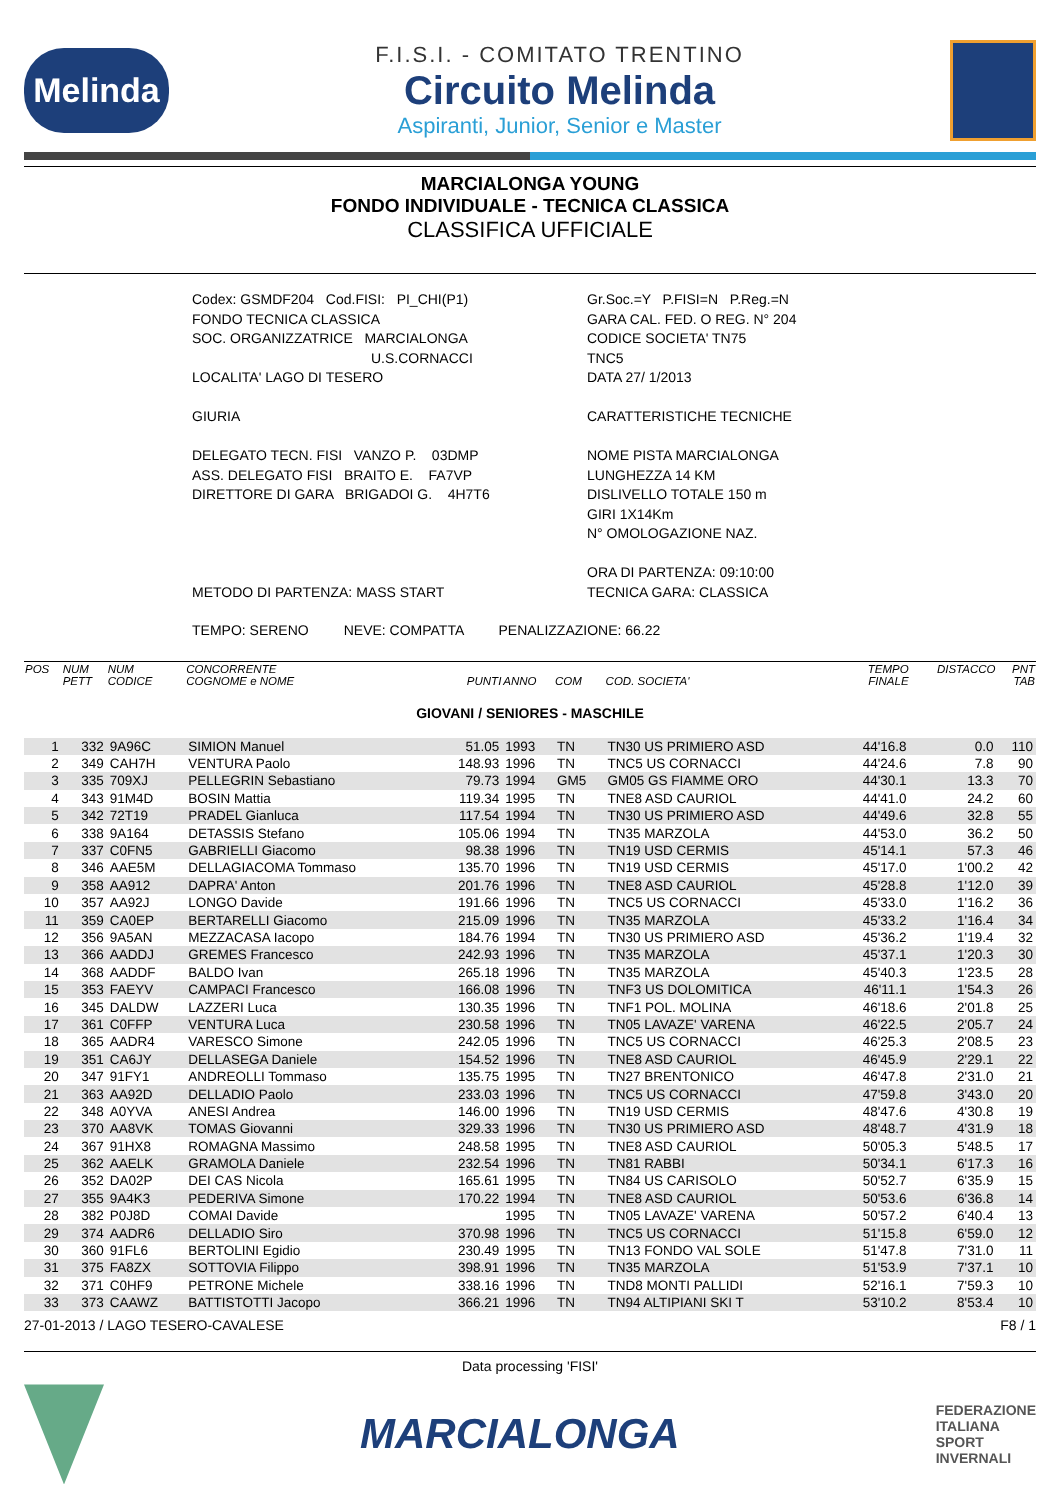Melinda
F.I.S.I. - COMITATO TRENTINO
Circuito Melinda
Aspiranti, Junior, Senior e Master
MARCIALONGA YOUNG
FONDO INDIVIDUALE - TECNICA CLASSICA
CLASSIFICA UFFICIALE
Codex: GSMDF204 Cod.FISI: PI_CHI(P1)
FONDO TECNICA CLASSICA
SOC. ORGANIZZATRICE MARCIALONGA
U.S.CORNACCI
LOCALITA' LAGO DI TESERO
GIURIA
DELEGATO TECN. FISI VANZO P. 03DMP
ASS. DELEGATO FISI BRAITO E. FA7VP
DIRETTORE DI GARA BRIGADOI G. 4H7T6
METODO DI PARTENZA: MASS START
Gr.Soc.=Y P.FISI=N P.Reg.=N
GARA CAL. FED. O REG. N° 204
CODICE SOCIETA' TN75
TNC5
DATA 27/ 1/2013
CARATTERISTICHE TECNICHE
NOME PISTA MARCIALONGA
LUNGHEZZA 14 KM
DISLIVELLO TOTALE 150 m
GIRI 1X14Km
N° OMOLOGAZIONE NAZ.
ORA DI PARTENZA: 09:10:00
TECNICA GARA: CLASSICA
TEMPO: SERENO NEVE: COMPATTA PENALIZZAZIONE: 66.22
| POS | NUM PETT | NUM CODICE | CONCORRENTE COGNOME e NOME | PUNTI | ANNO | COM | COD. SOCIETA' | TEMPO FINALE | DISTACCO | PNT TAB |
| --- | --- | --- | --- | --- | --- | --- | --- | --- | --- | --- |
| GIOVANI / SENIORES - MASCHILE | | | | | | | | | | |
| 1 | 332 | 9A96C | SIMION Manuel | 51.05 | 1993 | TN | TN30 US PRIMIERO ASD | 44'16.8 | 0.0 | 110 |
| 2 | 349 | CAH7H | VENTURA Paolo | 148.93 | 1996 | TN | TNC5 US CORNACCI | 44'24.6 | 7.8 | 90 |
| 3 | 335 | 709XJ | PELLEGRIN Sebastiano | 79.73 | 1994 | GM5 | GM05 GS FIAMME ORO | 44'30.1 | 13.3 | 70 |
| 4 | 343 | 91M4D | BOSIN Mattia | 119.34 | 1995 | TN | TNE8 ASD CAURIOL | 44'41.0 | 24.2 | 60 |
| 5 | 342 | 72T19 | PRADEL Gianluca | 117.54 | 1994 | TN | TN30 US PRIMIERO ASD | 44'49.6 | 32.8 | 55 |
| 6 | 338 | 9A164 | DETASSIS Stefano | 105.06 | 1994 | TN | TN35 MARZOLA | 44'53.0 | 36.2 | 50 |
| 7 | 337 | C0FN5 | GABRIELLI Giacomo | 98.38 | 1996 | TN | TN19 USD CERMIS | 45'14.1 | 57.3 | 46 |
| 8 | 346 | AAE5M | DELLAGIACOMA Tommaso | 135.70 | 1996 | TN | TN19 USD CERMIS | 45'17.0 | 1'00.2 | 42 |
| 9 | 358 | AA912 | DAPRA' Anton | 201.76 | 1996 | TN | TNE8 ASD CAURIOL | 45'28.8 | 1'12.0 | 39 |
| 10 | 357 | AA92J | LONGO Davide | 191.66 | 1996 | TN | TNC5 US CORNACCI | 45'33.0 | 1'16.2 | 36 |
| 11 | 359 | CA0EP | BERTARELLI Giacomo | 215.09 | 1996 | TN | TN35 MARZOLA | 45'33.2 | 1'16.4 | 34 |
| 12 | 356 | 9A5AN | MEZZACASA Iacopo | 184.76 | 1994 | TN | TN30 US PRIMIERO ASD | 45'36.2 | 1'19.4 | 32 |
| 13 | 366 | AADDJ | GREMES Francesco | 242.93 | 1996 | TN | TN35 MARZOLA | 45'37.1 | 1'20.3 | 30 |
| 14 | 368 | AADDF | BALDO Ivan | 265.18 | 1996 | TN | TN35 MARZOLA | 45'40.3 | 1'23.5 | 28 |
| 15 | 353 | FAEYV | CAMPACI Francesco | 166.08 | 1996 | TN | TNF3 US DOLOMITICA | 46'11.1 | 1'54.3 | 26 |
| 16 | 345 | DALDW | LAZZERI Luca | 130.35 | 1996 | TN | TNF1 POL. MOLINA | 46'18.6 | 2'01.8 | 25 |
| 17 | 361 | C0FFP | VENTURA Luca | 230.58 | 1996 | TN | TN05 LAVAZE' VARENA | 46'22.5 | 2'05.7 | 24 |
| 18 | 365 | AADR4 | VARESCO Simone | 242.05 | 1996 | TN | TNC5 US CORNACCI | 46'25.3 | 2'08.5 | 23 |
| 19 | 351 | CA6JY | DELLASEGA Daniele | 154.52 | 1996 | TN | TNE8 ASD CAURIOL | 46'45.9 | 2'29.1 | 22 |
| 20 | 347 | 91FY1 | ANDREOLLI Tommaso | 135.75 | 1995 | TN | TN27 BRENTONICO | 46'47.8 | 2'31.0 | 21 |
| 21 | 363 | AA92D | DELLADIO Paolo | 233.03 | 1996 | TN | TNC5 US CORNACCI | 47'59.8 | 3'43.0 | 20 |
| 22 | 348 | A0YVA | ANESI Andrea | 146.00 | 1996 | TN | TN19 USD CERMIS | 48'47.6 | 4'30.8 | 19 |
| 23 | 370 | AA8VK | TOMAS Giovanni | 329.33 | 1996 | TN | TN30 US PRIMIERO ASD | 48'48.7 | 4'31.9 | 18 |
| 24 | 367 | 91HX8 | ROMAGNA Massimo | 248.58 | 1995 | TN | TNE8 ASD CAURIOL | 50'05.3 | 5'48.5 | 17 |
| 25 | 362 | AAELK | GRAMOLA Daniele | 232.54 | 1996 | TN | TN81 RABBI | 50'34.1 | 6'17.3 | 16 |
| 26 | 352 | DA02P | DEI CAS Nicola | 165.61 | 1995 | TN | TN84 US CARISOLO | 50'52.7 | 6'35.9 | 15 |
| 27 | 355 | 9A4K3 | PEDERIVA Simone | 170.22 | 1994 | TN | TNE8 ASD CAURIOL | 50'53.6 | 6'36.8 | 14 |
| 28 | 382 | P0J8D | COMAI Davide | | 1995 | TN | TN05 LAVAZE' VARENA | 50'57.2 | 6'40.4 | 13 |
| 29 | 374 | AADR6 | DELLADIO Siro | 370.98 | 1996 | TN | TNC5 US CORNACCI | 51'15.8 | 6'59.0 | 12 |
| 30 | 360 | 91FL6 | BERTOLINI Egidio | 230.49 | 1995 | TN | TN13 FONDO VAL SOLE | 51'47.8 | 7'31.0 | 11 |
| 31 | 375 | FA8ZX | SOTTOVIA Filippo | 398.91 | 1996 | TN | TN35 MARZOLA | 51'53.9 | 7'37.1 | 10 |
| 32 | 371 | C0HF9 | PETRONE Michele | 338.16 | 1996 | TN | TND8 MONTI PALLIDI | 52'16.1 | 7'59.3 | 10 |
| 33 | 373 | CAAWZ | BATTISTOTTI Jacopo | 366.21 | 1996 | TN | TN94 ALTIPIANI SKI T | 53'10.2 | 8'53.4 | 10 |
27-01-2013 / LAGO TESERO-CAVALESE F8 / 1
Data processing 'FISI'
MARCIALONGA
FEDERAZIONE
ITALIANA
SPORT
INVERNALI